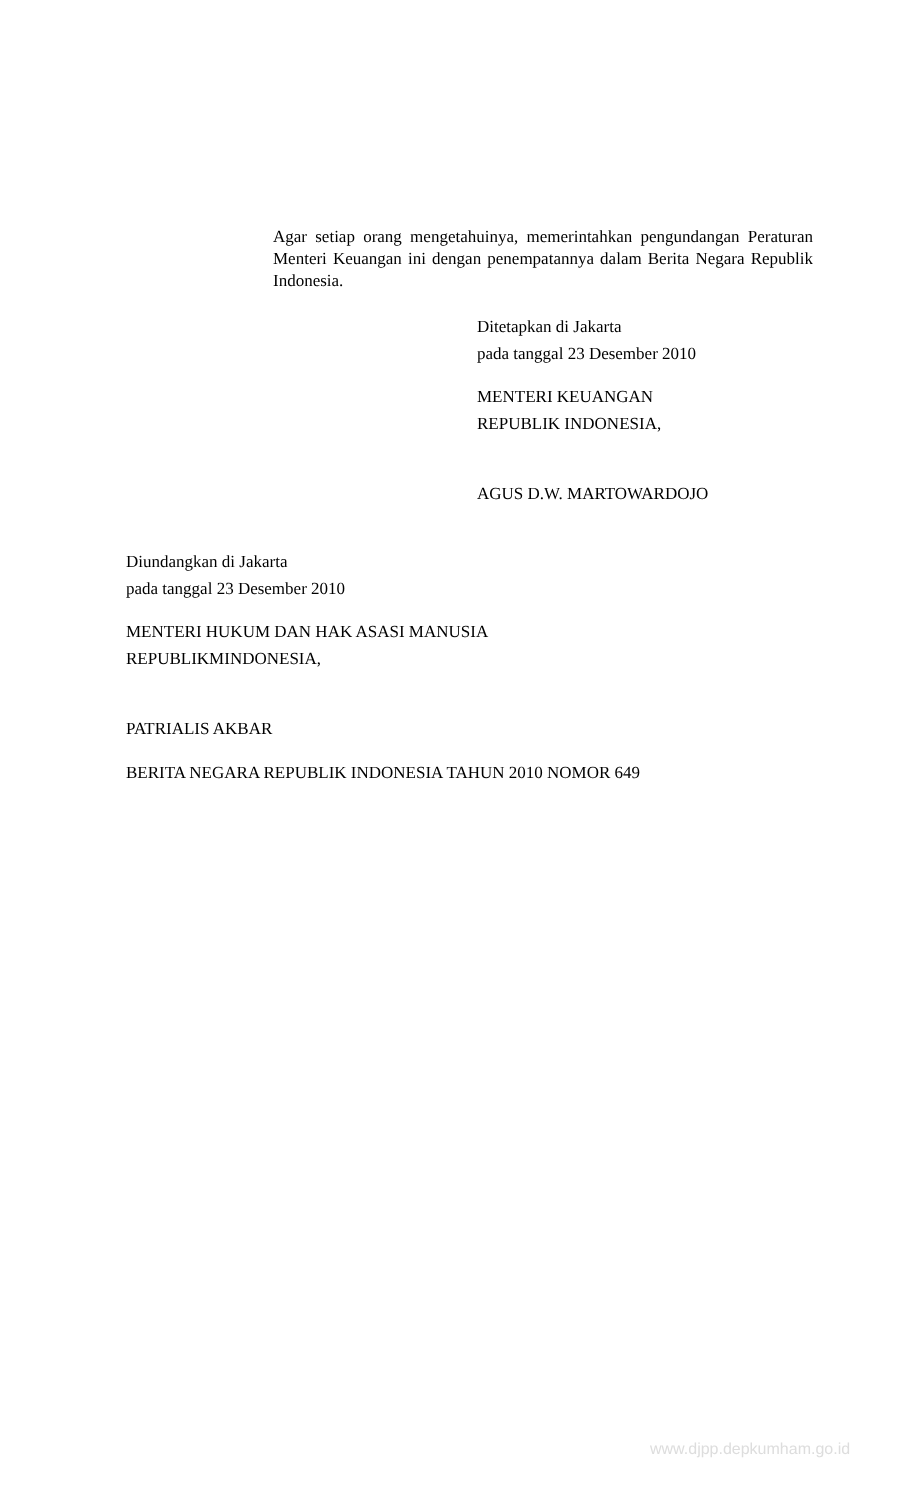Agar setiap orang mengetahuinya, memerintahkan pengundangan Peraturan Menteri Keuangan ini dengan penempatannya dalam Berita Negara Republik Indonesia.
Ditetapkan di Jakarta
pada tanggal 23 Desember 2010
MENTERI KEUANGAN
REPUBLIK INDONESIA,
AGUS D.W. MARTOWARDOJO
Diundangkan di Jakarta
pada tanggal 23 Desember 2010
MENTERI HUKUM DAN HAK ASASI MANUSIA
REPUBLIKMINDONESIA,
PATRIALIS AKBAR
BERITA NEGARA REPUBLIK INDONESIA TAHUN 2010 NOMOR 649
www.djpp.depkumham.go.id